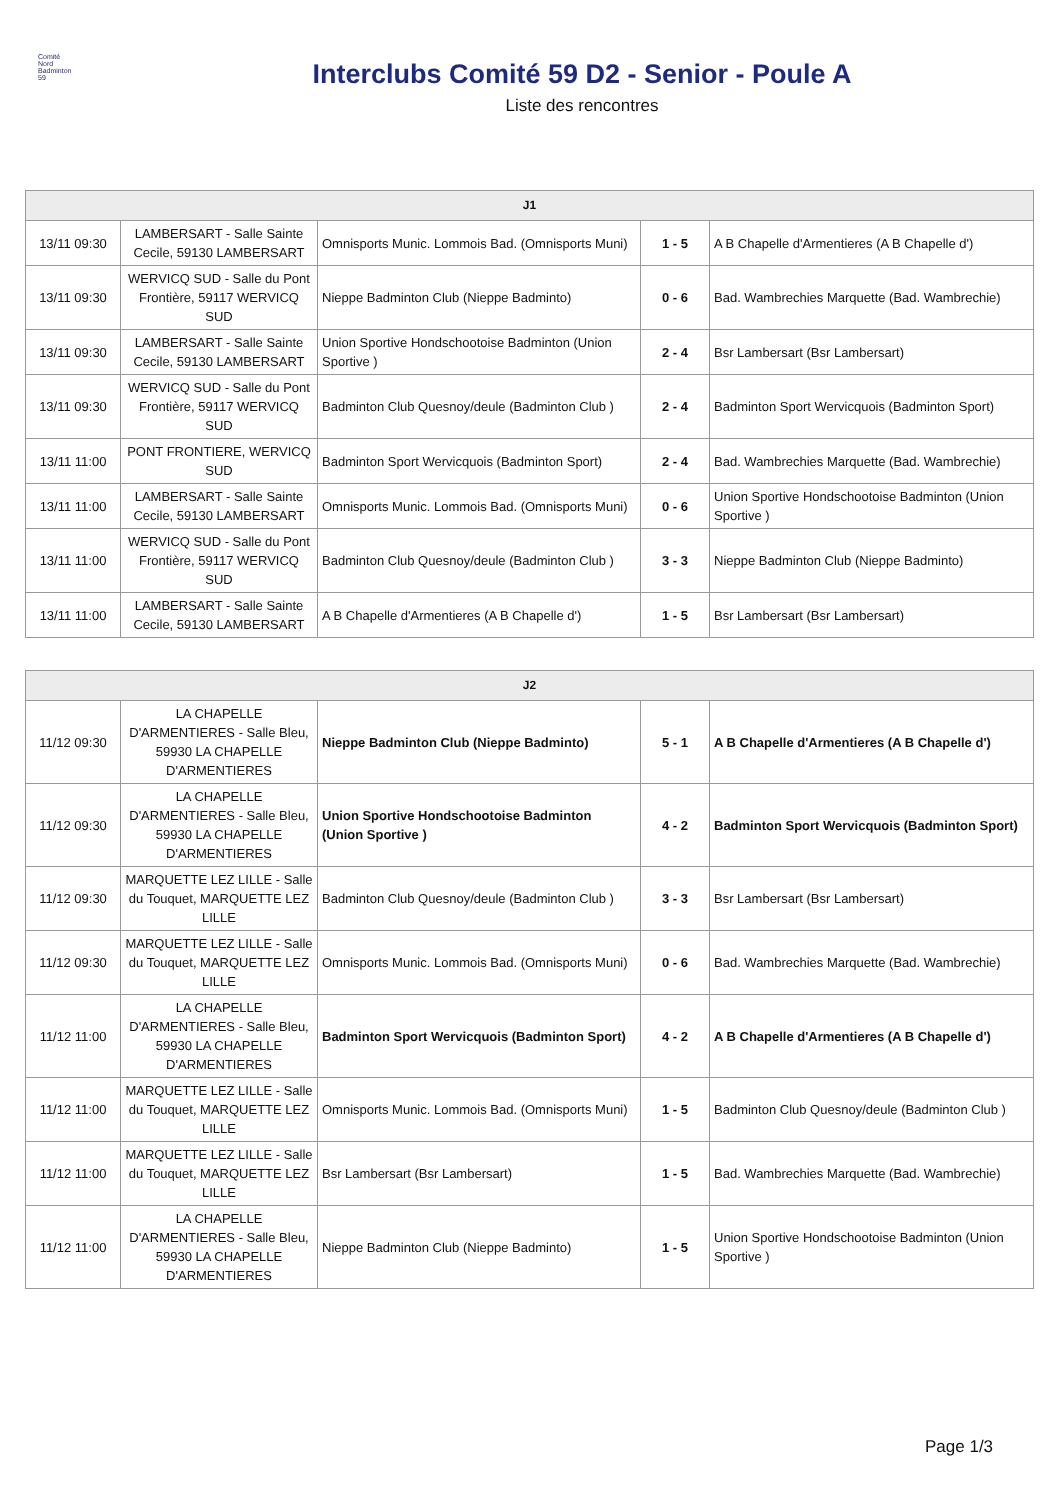Comité
Nord
Badminton
59
Interclubs Comité 59 D2 - Senior - Poule A
Liste des rencontres
| J1 | | | | |
| --- | --- | --- | --- | --- |
| 13/11 09:30 | LAMBERSART - Salle Sainte Cecile, 59130 LAMBERSART | Omnisports Munic. Lommois Bad. (Omnisports Muni) | 1 - 5 | A B Chapelle d'Armentieres (A B Chapelle d') |
| 13/11 09:30 | WERVICQ SUD - Salle du Pont Frontière, 59117 WERVICQ SUD | Nieppe Badminton Club (Nieppe Badminto) | 0 - 6 | Bad. Wambrechies Marquette (Bad. Wambrechie) |
| 13/11 09:30 | LAMBERSART - Salle Sainte Cecile, 59130 LAMBERSART | Union Sportive Hondschootoise Badminton (Union Sportive ) | 2 - 4 | Bsr Lambersart (Bsr Lambersart) |
| 13/11 09:30 | WERVICQ SUD - Salle du Pont Frontière, 59117 WERVICQ SUD | Badminton Club Quesnoy/deule (Badminton Club ) | 2 - 4 | Badminton Sport Wervicquois (Badminton Sport) |
| 13/11 11:00 | PONT FRONTIERE, WERVICQ SUD | Badminton Sport Wervicquois (Badminton Sport) | 2 - 4 | Bad. Wambrechies Marquette (Bad. Wambrechie) |
| 13/11 11:00 | LAMBERSART - Salle Sainte Cecile, 59130 LAMBERSART | Omnisports Munic. Lommois Bad. (Omnisports Muni) | 0 - 6 | Union Sportive Hondschootoise Badminton (Union Sportive ) |
| 13/11 11:00 | WERVICQ SUD - Salle du Pont Frontière, 59117 WERVICQ SUD | Badminton Club Quesnoy/deule (Badminton Club ) | 3 - 3 | Nieppe Badminton Club (Nieppe Badminto) |
| 13/11 11:00 | LAMBERSART - Salle Sainte Cecile, 59130 LAMBERSART | A B Chapelle d'Armentieres (A B Chapelle d') | 1 - 5 | Bsr Lambersart (Bsr Lambersart) |
| J2 | | | | |
| --- | --- | --- | --- | --- |
| 11/12 09:30 | LA CHAPELLE D'ARMENTIERES - Salle Bleu, 59930 LA CHAPELLE D'ARMENTIERES | Nieppe Badminton Club (Nieppe Badminto) | 5 - 1 | A B Chapelle d'Armentieres (A B Chapelle d') |
| 11/12 09:30 | LA CHAPELLE D'ARMENTIERES - Salle Bleu, 59930 LA CHAPELLE D'ARMENTIERES | Union Sportive Hondschootoise Badminton (Union Sportive ) | 4 - 2 | Badminton Sport Wervicquois (Badminton Sport) |
| 11/12 09:30 | MARQUETTE LEZ LILLE - Salle du Touquet, MARQUETTE LEZ LILLE | Badminton Club Quesnoy/deule (Badminton Club ) | 3 - 3 | Bsr Lambersart (Bsr Lambersart) |
| 11/12 09:30 | MARQUETTE LEZ LILLE - Salle du Touquet, MARQUETTE LEZ LILLE | Omnisports Munic. Lommois Bad. (Omnisports Muni) | 0 - 6 | Bad. Wambrechies Marquette (Bad. Wambrechie) |
| 11/12 11:00 | LA CHAPELLE D'ARMENTIERES - Salle Bleu, 59930 LA CHAPELLE D'ARMENTIERES | Badminton Sport Wervicquois (Badminton Sport) | 4 - 2 | A B Chapelle d'Armentieres (A B Chapelle d') |
| 11/12 11:00 | MARQUETTE LEZ LILLE - Salle du Touquet, MARQUETTE LEZ LILLE | Omnisports Munic. Lommois Bad. (Omnisports Muni) | 1 - 5 | Badminton Club Quesnoy/deule (Badminton Club ) |
| 11/12 11:00 | MARQUETTE LEZ LILLE - Salle du Touquet, MARQUETTE LEZ LILLE | Bsr Lambersart (Bsr Lambersart) | 1 - 5 | Bad. Wambrechies Marquette (Bad. Wambrechie) |
| 11/12 11:00 | LA CHAPELLE D'ARMENTIERES - Salle Bleu, 59930 LA CHAPELLE D'ARMENTIERES | Nieppe Badminton Club (Nieppe Badminto) | 1 - 5 | Union Sportive Hondschootoise Badminton (Union Sportive ) |
Page 1/3